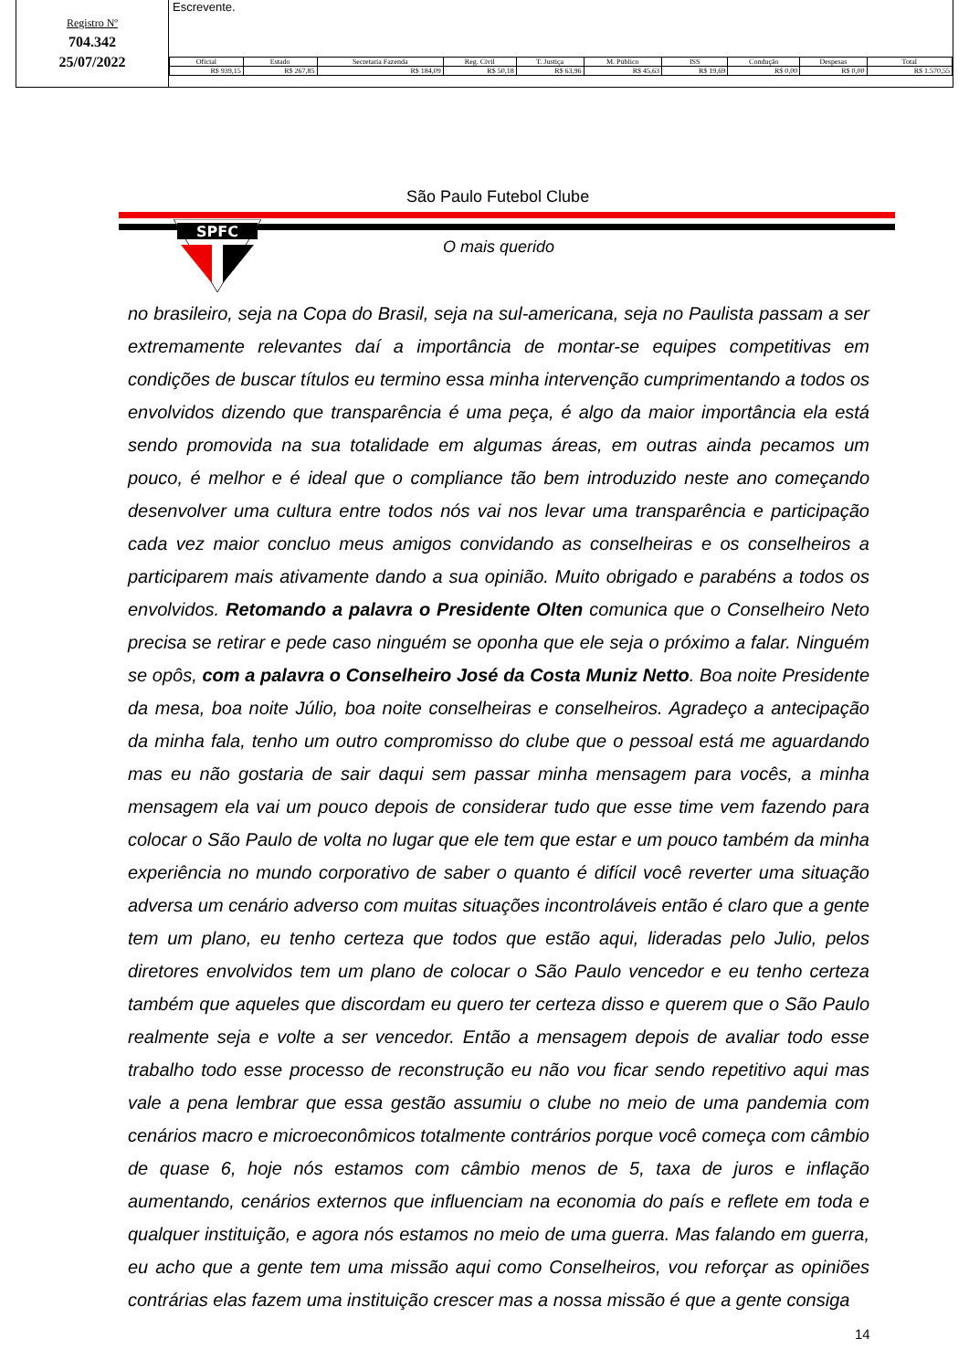Registro Nº
704.342
25/07/2022
Escrevente.
| Oficial | Estado | Secretaria Fazenda | Reg. Civil | T. Justiça | M. Público | ISS | Condução | Despesas | Total |
| --- | --- | --- | --- | --- | --- | --- | --- | --- | --- |
| R$ 939,15 | R$ 267,85 | R$ 184,09 | R$ 50,18 | R$ 63,96 | R$ 45,63 | R$ 19,69 | R$ 0,00 | R$ 0,00 | R$ 1.570,55 |
SPFC
São Paulo Futebol Clube
O mais querido
no brasileiro, seja na Copa do Brasil, seja na sul-americana, seja no Paulista passam a ser extremamente relevantes daí a importância de montar-se equipes competitivas em condições de buscar títulos eu termino essa minha intervenção cumprimentando a todos os envolvidos dizendo que transparência é uma peça, é algo da maior importância ela está sendo promovida na sua totalidade em algumas áreas, em outras ainda pecamos um pouco, é melhor e é ideal que o compliance tão bem introduzido neste ano começando desenvolver uma cultura entre todos nós vai nos levar uma transparência e participação cada vez maior concluo meus amigos convidando as conselheiras e os conselheiros a participarem mais ativamente dando a sua opinião. Muito obrigado e parabéns a todos os envolvidos. Retomando a palavra o Presidente Olten comunica que o Conselheiro Neto precisa se retirar e pede caso ninguém se oponha que ele seja o próximo a falar. Ninguém se opôs, com a palavra o Conselheiro José da Costa Muniz Netto. Boa noite Presidente da mesa, boa noite Júlio, boa noite conselheiras e conselheiros. Agradeço a antecipação da minha fala, tenho um outro compromisso do clube que o pessoal está me aguardando mas eu não gostaria de sair daqui sem passar minha mensagem para vocês, a minha mensagem ela vai um pouco depois de considerar tudo que esse time vem fazendo para colocar o São Paulo de volta no lugar que ele tem que estar e um pouco também da minha experiência no mundo corporativo de saber o quanto é difícil você reverter uma situação adversa um cenário adverso com muitas situações incontroláveis então é claro que a gente tem um plano, eu tenho certeza que todos que estão aqui, lideradas pelo Julio, pelos diretores envolvidos tem um plano de colocar o São Paulo vencedor e eu tenho certeza também que aqueles que discordam eu quero ter certeza disso e querem que o São Paulo realmente seja e volte a ser vencedor. Então a mensagem depois de avaliar todo esse trabalho todo esse processo de reconstrução eu não vou ficar sendo repetitivo aqui mas vale a pena lembrar que essa gestão assumiu o clube no meio de uma pandemia com cenários macro e microeconômicos totalmente contrários porque você começa com câmbio de quase 6, hoje nós estamos com câmbio menos de 5, taxa de juros e inflação aumentando, cenários externos que influenciam na economia do país e reflete em toda e qualquer instituição, e agora nós estamos no meio de uma guerra. Mas falando em guerra, eu acho que a gente tem uma missão aqui como Conselheiros, vou reforçar as opiniões contrárias elas fazem uma instituição crescer mas a nossa missão é que a gente consiga
14